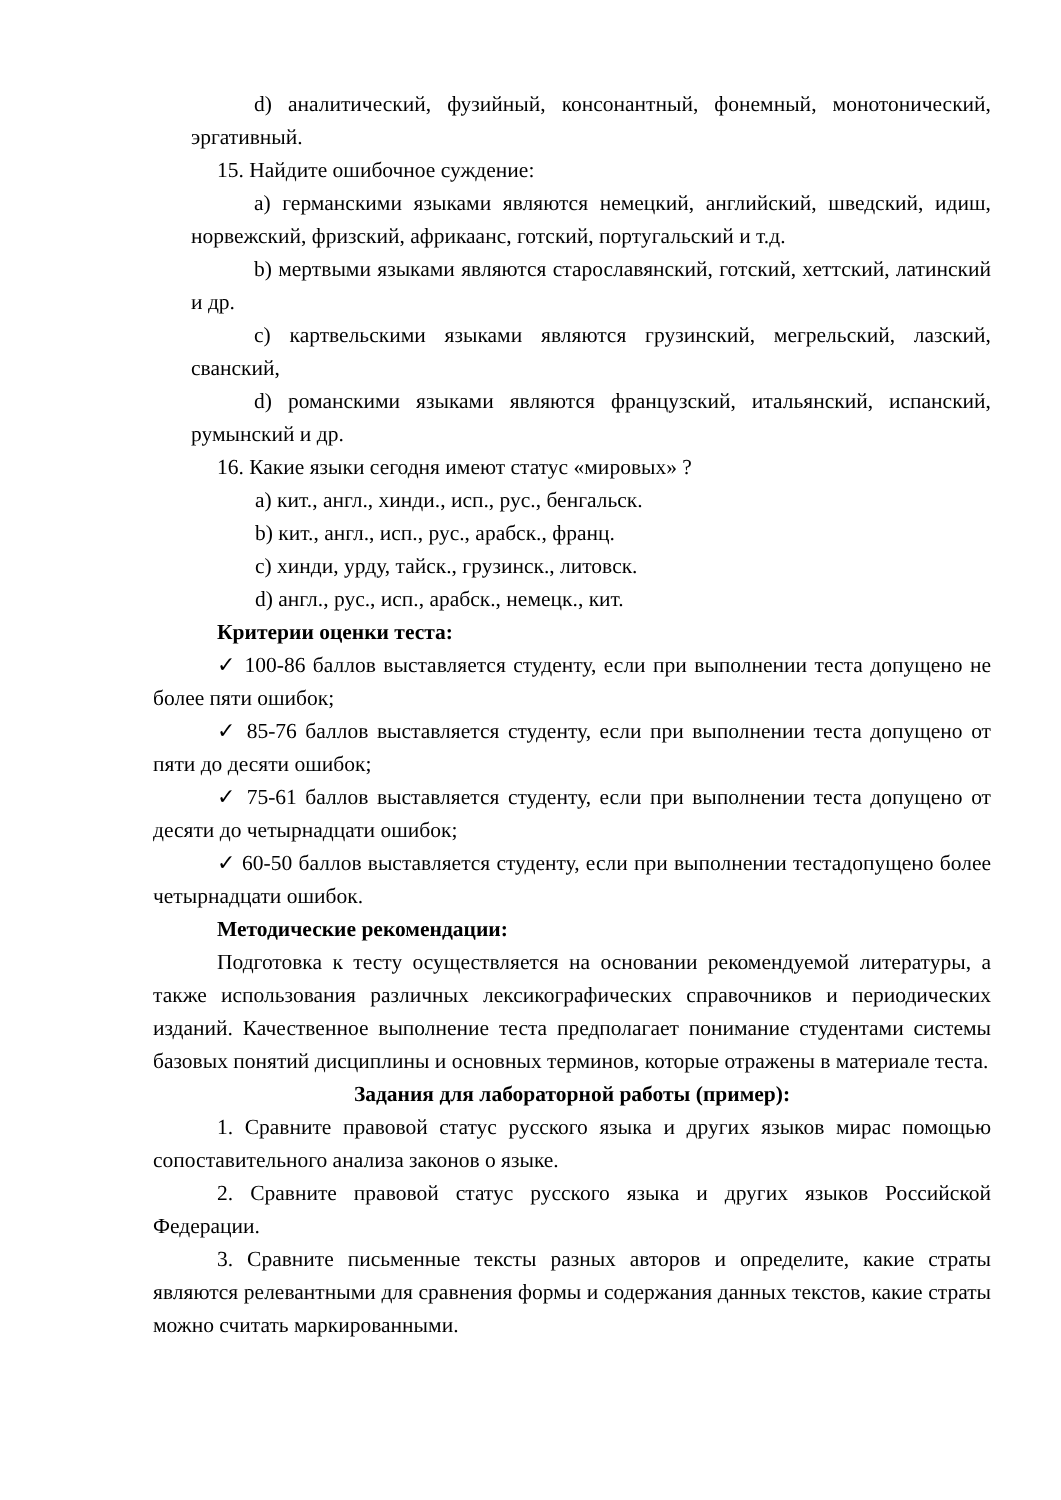d) аналитический, фузийный, консонантный, фонемный, монотонический, эргативный.
15. Найдите ошибочное суждение:
a) германскими языками являются немецкий, английский, шведский, идиш, норвежский, фризский, африкаанс, готский, португальский и т.д.
b) мертвыми языками являются старославянский, готский, хеттский, латинский и др.
c) картвельскими языками являются грузинский, мегрельский, лазский, сванский,
d) романскими языками являются французский, итальянский, испанский, румынский и др.
16. Какие языки сегодня имеют статус «мировых» ?
a) кит., англ., хинди., исп., рус., бенгальск.
b) кит., англ., исп., рус., арабск., франц.
c) хинди, урду, тайск., грузинск., литовск.
d) англ., рус., исп., арабск., немецк., кит.
Критерии оценки теста:
✓ 100-86 баллов выставляется студенту, если при выполнении теста допущено не более пяти ошибок;
✓ 85-76 баллов выставляется студенту, если при выполнении теста допущено от пяти до десяти ошибок;
✓ 75-61 баллов выставляется студенту, если при выполнении теста допущено от десяти до четырнадцати ошибок;
✓ 60-50 баллов выставляется студенту, если при выполнении тестадопущено более четырнадцати ошибок.
Методические рекомендации:
Подготовка к тесту осуществляется на основании рекомендуемой литературы, а также использования различных лексикографических справочников и периодических изданий. Качественное выполнение теста предполагает понимание студентами системы базовых понятий дисциплины и основных терминов, которые отражены в материале теста.
Задания для лабораторной работы (пример):
1. Сравните правовой статус русского языка и других языков мирас помощью сопоставительного анализа законов о языке.
2. Сравните правовой статус русского языка и других языков Российской Федерации.
3. Сравните письменные тексты разных авторов и определите, какие страты являются релевантными для сравнения формы и содержания данных текстов, какие страты можно считать маркированными.